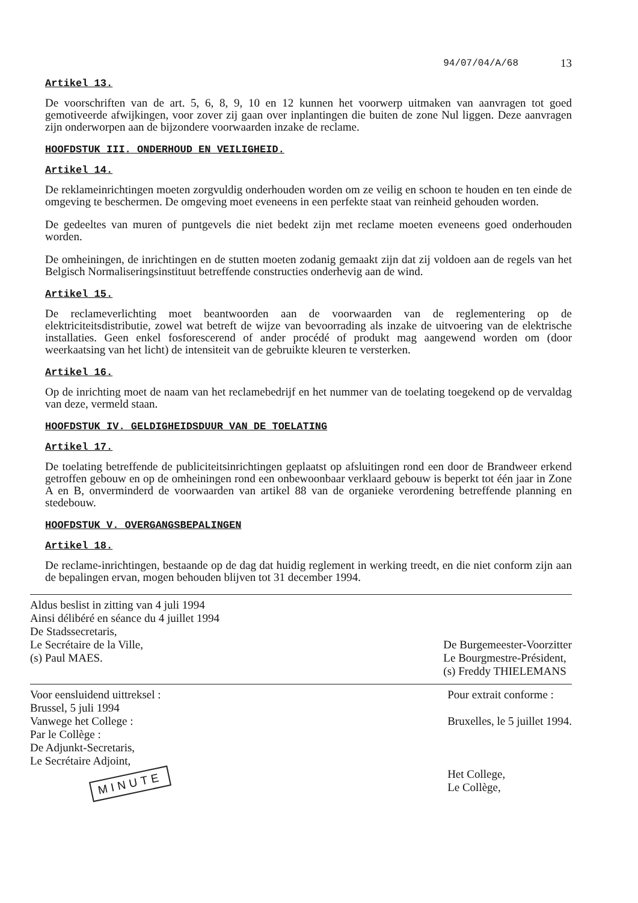94/07/04/A/68 13
Artikel 13.
De voorschriften van de art. 5, 6, 8, 9, 10 en 12 kunnen het voorwerp uitmaken van aanvragen tot goed gemotiveerde afwijkingen, voor zover zij gaan over inplantingen die buiten de zone Nul liggen. Deze aanvragen zijn onderworpen aan de bijzondere voorwaarden inzake de reclame.
HOOFDSTUK III. ONDERHOUD EN VEILIGHEID.
Artikel 14.
De reklameinrichtingen moeten zorgvuldig onderhouden worden om ze veilig en schoon te houden en ten einde de omgeving te beschermen. De omgeving moet eveneens in een perfekte staat van reinheid gehouden worden.
De gedeeltes van muren of puntgevels die niet bedekt zijn met reclame moeten eveneens goed onderhouden worden.
De omheiningen, de inrichtingen en de stutten moeten zodanig gemaakt zijn dat zij voldoen aan de regels van het Belgisch Normaliseringsinstituut betreffende constructies onderhevig aan de wind.
Artikel 15.
De reclameverlichting moet beantwoorden aan de voorwaarden van de reglementering op de elektriciteitsdistributie, zowel wat betreft de wijze van bevoorrading als inzake de uitvoering van de elektrische installaties. Geen enkel fosforescerend of ander procédé of produkt mag aangewend worden om (door weerkaatsing van het licht) de intensiteit van de gebruikte kleuren te versterken.
Artikel 16.
Op de inrichting moet de naam van het reclamebedrijf en het nummer van de toelating toegekend op de vervaldag van deze, vermeld staan.
HOOFDSTUK IV. GELDIGHEIDSDUUR VAN DE TOELATING
Artikel 17.
De toelating betreffende de publiciteitsinrichtingen geplaatst op afsluitingen rond een door de Brandweer erkend getroffen gebouw en op de omheiningen rond een onbewoonbaar verklaard gebouw is beperkt tot één jaar in Zone A en B, onverminderd de voorwaarden van artikel 88 van de organieke verordening betreffende planning en stedebouw.
HOOFDSTUK V. OVERGANGSBEPALINGEN
Artikel 18.
De reclame-inrichtingen, bestaande op de dag dat huidig reglement in werking treedt, en die niet conform zijn aan de bepalingen ervan, mogen behouden blijven tot 31 december 1994.
Aldus beslist in zitting van 4 juli 1994
Ainsi délibéré en séance du 4 juillet 1994
De Stadssecretaris,
Le Secrétaire de la Ville,
(s) Paul MAES.
De Burgemeester-Voorzitter
Le Bourgmestre-Président,
(s) Freddy THIELEMANS
Voor eensluidend uittreksel :
Brussel, 5 juli 1994
Vanwege het College :
Par le Collège :
De Adjunkt-Secretaris,
Le Secrétaire Adjoint,
MINUTE
Pour extrait conforme :
Bruxelles, le 5 juillet 1994.
Het College,
Le Collège,